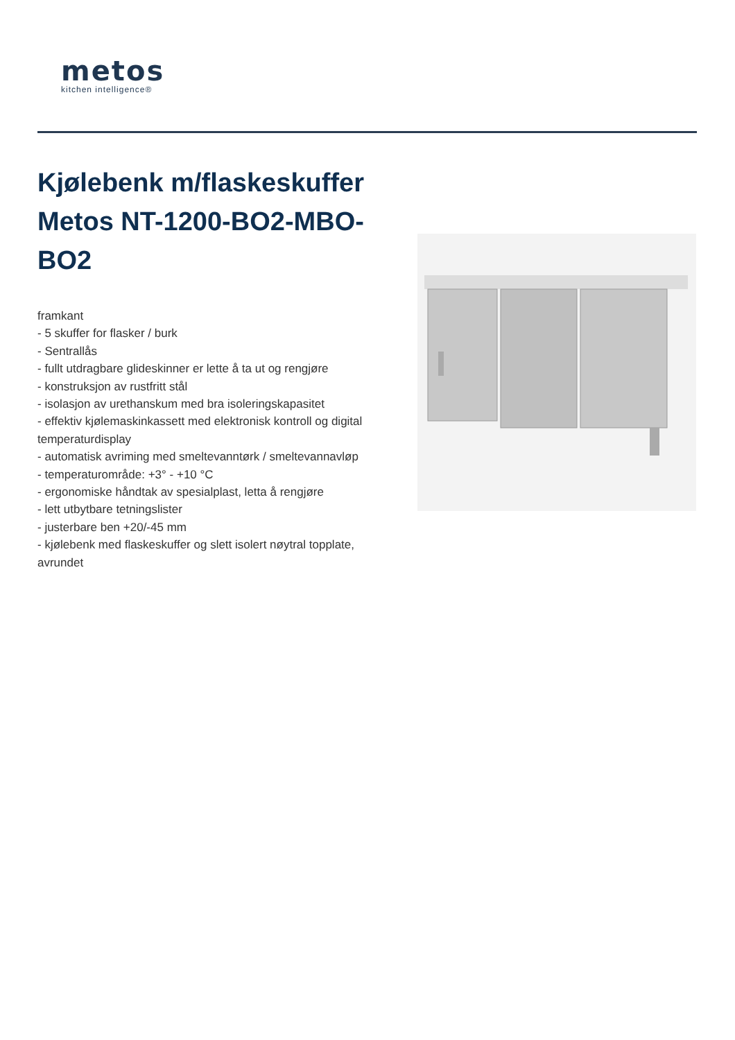metos
kitchen intelligence®
Kjølebenk m/flaskeskuffer Metos NT-1200-BO2-MBO-BO2
framkant
- 5 skuffer for flasker / burk
- Sentrallås
- fullt utdragbare glideskinner er lette å ta ut og rengjøre
- konstruksjon av rustfritt stål
- isolasjon av urethanskum med bra isoleringskapasitet
- effektiv kjølemaskinkassett med elektronisk kontroll og digital temperaturdisplay
- automatisk avriming med smeltevanntørk / smeltevannavløp
- temperaturområde: +3° - +10 °C
- ergonomiske håndtak av spesialplast, letta å rengjøre
- lett utbytbare tetningslister
- justerbare ben +20/-45 mm
- kjølebenk med flaskeskuffer og slett isolert nøytral topplate, avrundet